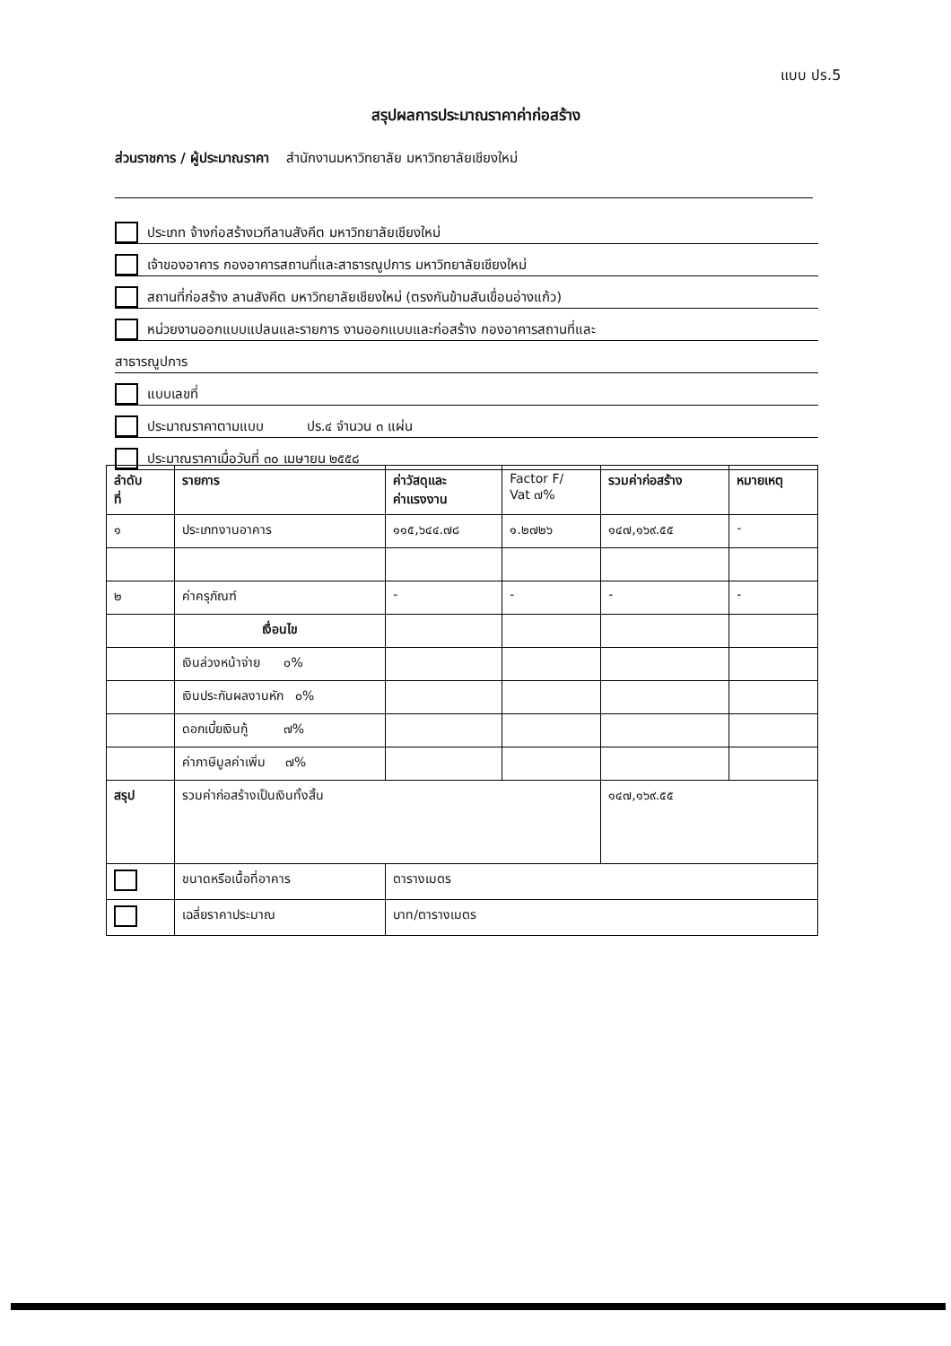แบบ ปร.5
สรุปผลการประมาณราคาค่าก่อสร้าง
ส่วนราชการ / ผู้ประมาณราคา สำนักงานมหาวิทยาลัย มหาวิทยาลัยเชียงใหม่
ประเภท จ้างก่อสร้างเวทีลานสังคีต มหาวิทยาลัยเชียงใหม่
เจ้าของอาคาร กองอาคารสถานที่และสาธารณูปการ มหาวิทยาลัยเชียงใหม่
สถานที่ก่อสร้าง ลานสังคีต มหาวิทยาลัยเชียงใหม่ (ตรงกันข้ามสันเขื่อนอ่างแก้ว)
หน่วยงานออกแบบแปลนและรายการ งานออกแบบและก่อสร้าง กองอาคารสถานที่และ
สาธารณูปการ
แบบเลขที่
ประมาณราคาตามแบบ ปร.๔ จำนวน ๓ แผ่น
ประมาณราคาเมื่อวันที่ ๓๐ เมษายน ๒๕๕๘
| ลำดับ ที่ | รายการ | ค่าวัสดุและ ค่าแรงงาน | Factor F/ Vat ๗% | รวมค่าก่อสร้าง | หมายเหตุ |
| --- | --- | --- | --- | --- | --- |
| ๑ | ประเภทงานอาคาร | ๑๑๕,๖๔๔.๗๘ | ๑.๒๗๒๖ | ๑๔๗,๑๖๙.๕๕ | - |
| ๒ | ค่าครุภัณฑ์ | - | - | - | - |
| | เงื่อนไข | | | | |
| | เงินล่วงหน้าจ่าย ๐% | | | | |
| | เงินประกันผลงานหัก ๐% | | | | |
| | ดอกเบี้ยเงินกู้ ๗% | | | | |
| | ค่าภาษีมูลค่าเพิ่ม ๗% | | | | |
| สรุป | รวมค่าก่อสร้างเป็นเงินทั้งสิ้น | | | ๑๔๗,๑๖๙.๕๕ | |
| | ขนาดหรือเนื้อที่อาคาร | ตารางเมตร | | | |
| | เฉลี่ยราคาประมาณ | บาท/ตารางเมตร | | | |